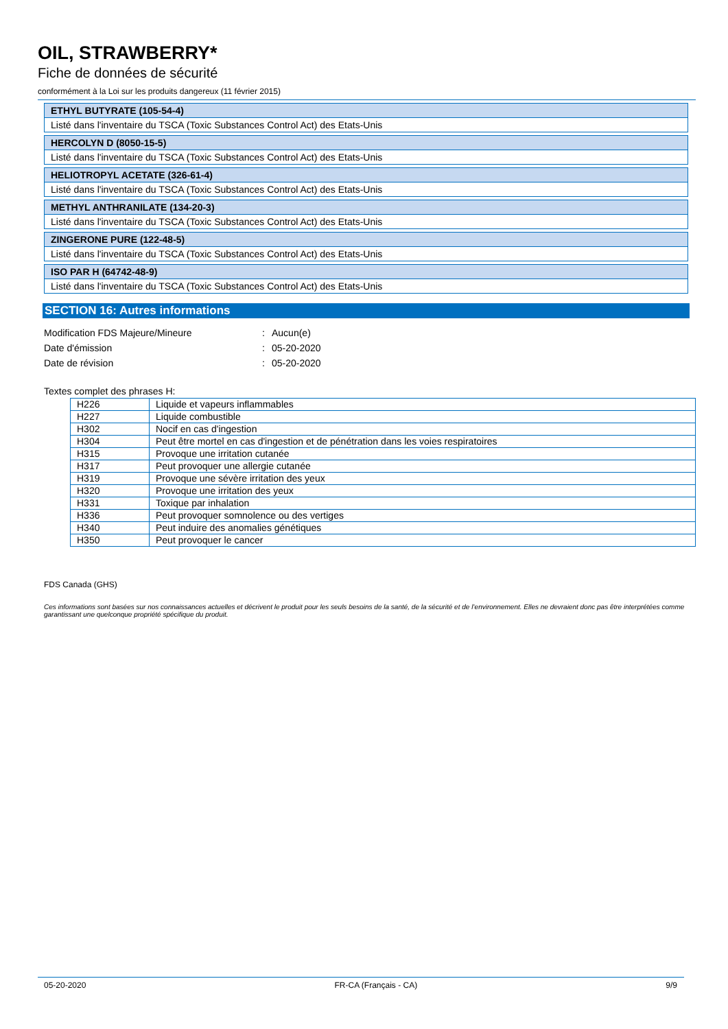OIL, STRAWBERRY*
Fiche de données de sécurité
conformément à la Loi sur les produits dangereux (11 février 2015)
ETHYL BUTYRATE (105-54-4)
Listé dans l'inventaire du TSCA (Toxic Substances Control Act) des Etats-Unis
HERCOLYN D (8050-15-5)
Listé dans l'inventaire du TSCA (Toxic Substances Control Act) des Etats-Unis
HELIOTROPYL ACETATE (326-61-4)
Listé dans l'inventaire du TSCA (Toxic Substances Control Act) des Etats-Unis
METHYL ANTHRANILATE (134-20-3)
Listé dans l'inventaire du TSCA (Toxic Substances Control Act) des Etats-Unis
ZINGERONE PURE (122-48-5)
Listé dans l'inventaire du TSCA (Toxic Substances Control Act) des Etats-Unis
ISO PAR H (64742-48-9)
Listé dans l'inventaire du TSCA (Toxic Substances Control Act) des Etats-Unis
SECTION 16: Autres informations
| Modification FDS Majeure/Mineure | : | Aucun(e) |
| Date d'émission | : | 05-20-2020 |
| Date de révision | : | 05-20-2020 |
Textes complet des phrases H:
| H226 | Liquide et vapeurs inflammables |
| H227 | Liquide combustible |
| H302 | Nocif en cas d'ingestion |
| H304 | Peut être mortel en cas d'ingestion et de pénétration dans les voies respiratoires |
| H315 | Provoque une irritation cutanée |
| H317 | Peut provoquer une allergie cutanée |
| H319 | Provoque une sévère irritation des yeux |
| H320 | Provoque une irritation des yeux |
| H331 | Toxique par inhalation |
| H336 | Peut provoquer somnolence ou des vertiges |
| H340 | Peut induire des anomalies génétiques |
| H350 | Peut provoquer le cancer |
FDS Canada (GHS)
Ces informations sont basées sur nos connaissances actuelles et décrivent le produit pour les seuls besoins de la santé, de la sécurité et de l’environnement. Elles ne devraient donc pas être interprétées comme garantissant une quelconque propriété spécifique du produit.
05-20-2020 FR-CA (Français - CA) 9/9